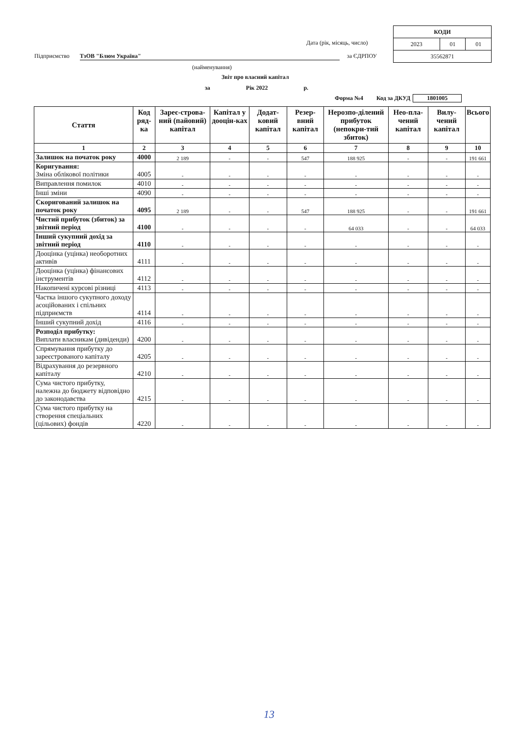| КОДИ | | |
| 2023 | 01 | 01 |
| 35562871 | | |
Дата (рік, місяць, число)
Підприємство ТзОВ "Блюм Україна"
за ЄДРПОУ
(найменування)
Звіт про власний капітал
за Рік 2022 р.
Форма №4 Код за ДКУД 1801005
| Стаття | Код ряд-ка | Зареє-строва-ний (пайовий) капітал | Капітал у дооцін-ках | Додат-ковий капітал | Резер-вний капітал | Нерозпо-ділений прибуток (непокри-тий збиток) | Нео-пла-чений капітал | Вилу-чений капітал | Всього |
| --- | --- | --- | --- | --- | --- | --- | --- | --- | --- |
| 1 | 2 | 3 | 4 | 5 | 6 | 7 | 8 | 9 | 10 |
| Залишок на початок року | 4000 | 2 189 | - | - | 547 | 188 925 | - | - | 191 661 |
| Коригування: Зміна облікової політики | 4005 | - | - | - | - | - | - | - | - |
| Виправлення помилок | 4010 | - | - | - | - | - | - | - | - |
| Інші зміни | 4090 | - | - | - | - | - | - | - | - |
| Скоригований залишок на початок року | 4095 | 2 189 | - | - | 547 | 188 925 | - | - | 191 661 |
| Чистий прибуток (збиток) за звітний період | 4100 | - | - | - | - | 64 033 | - | - | 64 033 |
| Інший сукупний дохід за звітний період | 4110 | - | - | - | - | - | - | - | - |
| Дооцінка (уцінка) необоротних активів | 4111 | - | - | - | - | - | - | - | - |
| Дооцінка (уцінка) фінансових інструментів | 4112 | - | - | - | - | - | - | - | - |
| Накопичені курсові різниці | 4113 | - | - | - | - | - | - | - | - |
| Частка іншого сукупного доходу асоційованих і спільних підприємств | 4114 | - | - | - | - | - | - | - | - |
| Інший сукупний дохід | 4116 | - | - | - | - | - | - | - | - |
| Розподіл прибутку: Виплати власникам (дивіденди) | 4200 | - | - | - | - | - | - | - | - |
| Спрямування прибутку до зареєстрованого капіталу | 4205 | - | - | - | - | - | - | - | - |
| Відрахування до резервного капіталу | 4210 | - | - | - | - | - | - | - | - |
| Сума чистого прибутку, належна до бюджету відповідно до законодавства | 4215 | - | - | - | - | - | - | - | - |
| Сума чистого прибутку на створення спеціальних (цільових) фондів | 4220 | - | - | - | - | - | - | - | - |
13